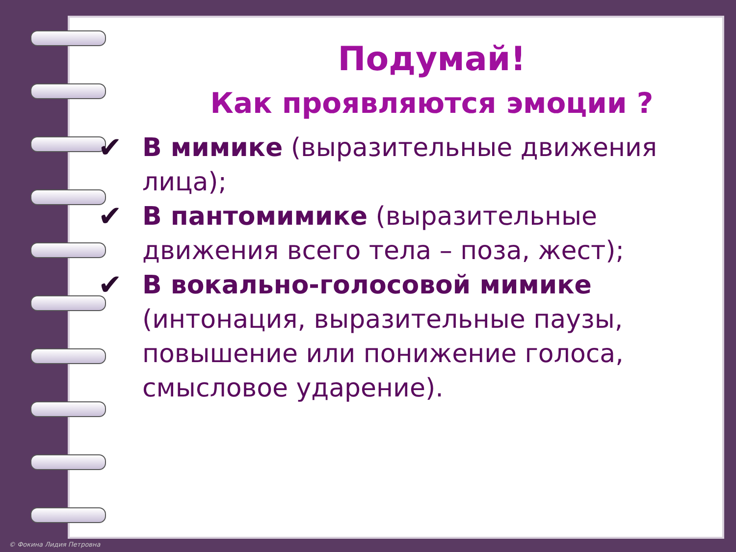Подумай!
Как проявляются эмоции ?
✔ В мимике (выразительные движения лица);
✔ В пантомимике (выразительные движения всего тела – поза, жест);
✔ В вокально-голосовой мимике (интонация, выразительные паузы, повышение или понижение голоса, смысловое ударение).
© Фокина Лидия Петровна